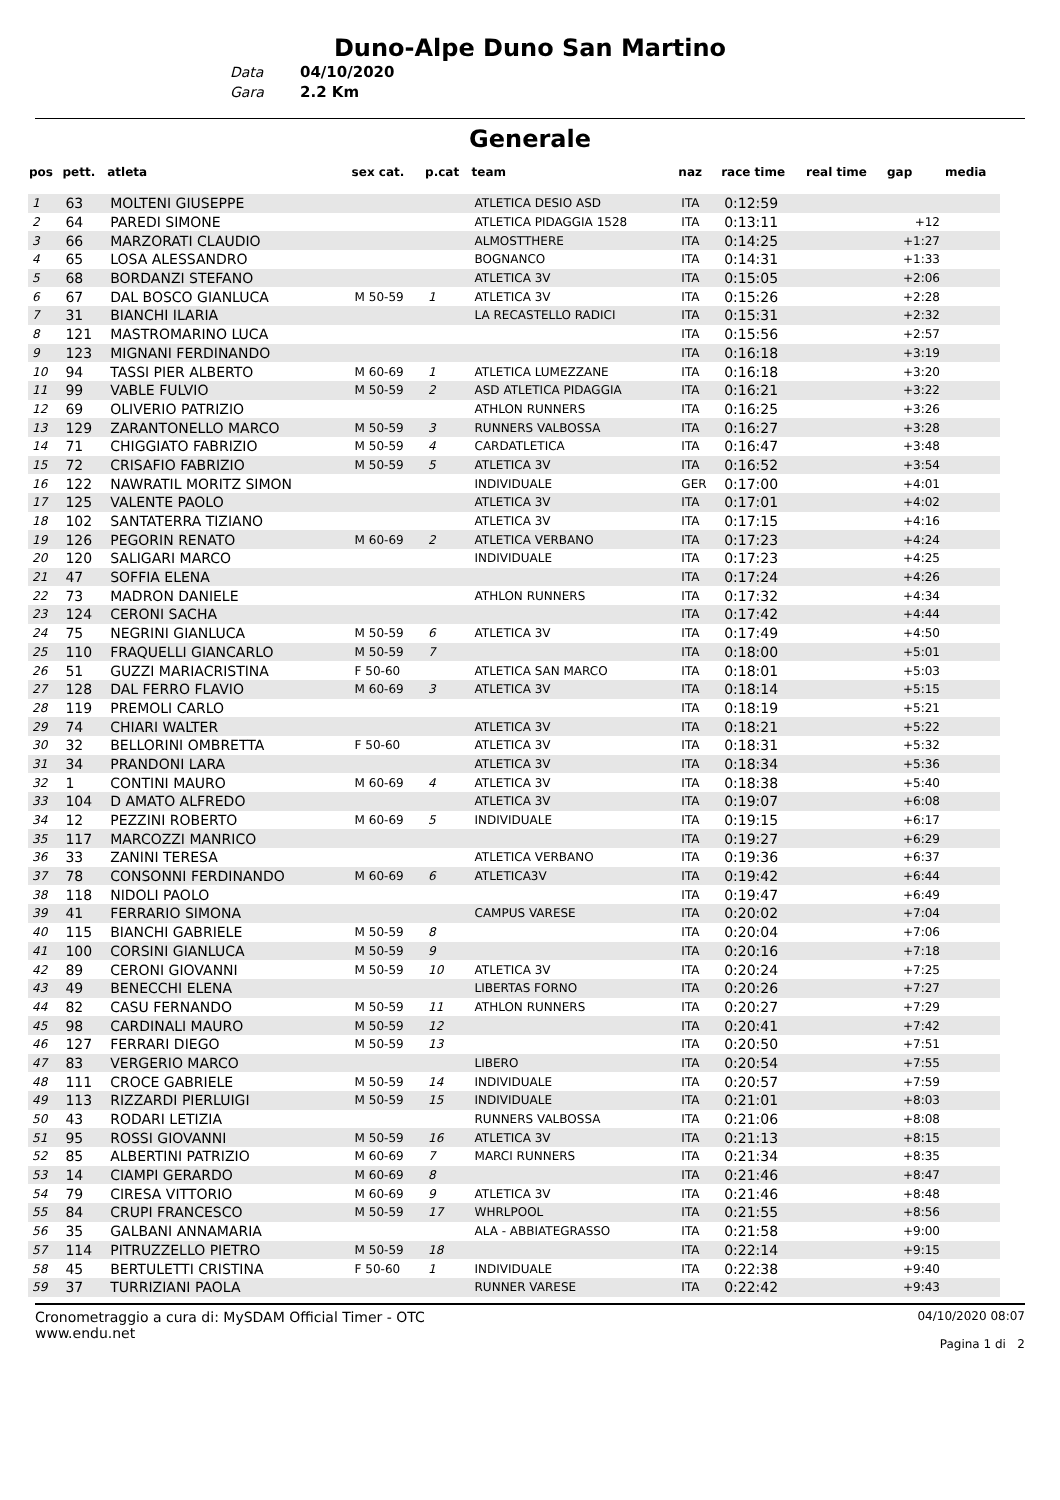Duno-Alpe Duno San Martino
Data 04/10/2020
Gara 2.2 Km
Generale
| pos | pett. | atleta | sex cat. | p.cat | team | naz | race time | real time | gap | media |
| --- | --- | --- | --- | --- | --- | --- | --- | --- | --- | --- |
| 1 | 63 | MOLTENI GIUSEPPE | | | ATLETICA DESIO ASD | ITA | 0:12:59 | | | |
| 2 | 64 | PAREDI SIMONE | | | ATLETICA PIDAGGIA 1528 | ITA | 0:13:11 | | +12 | |
| 3 | 66 | MARZORATI CLAUDIO | | | ALMOSTTHERE | ITA | 0:14:25 | | +1:27 | |
| 4 | 65 | LOSA ALESSANDRO | | | BOGNANCO | ITA | 0:14:31 | | +1:33 | |
| 5 | 68 | BORDANZI STEFANO | | | ATLETICA 3V | ITA | 0:15:05 | | +2:06 | |
| 6 | 67 | DAL BOSCO GIANLUCA | M 50-59 | 1 | ATLETICA 3V | ITA | 0:15:26 | | +2:28 | |
| 7 | 31 | BIANCHI ILARIA | | | LA RECASTELLO RADICI | ITA | 0:15:31 | | +2:32 | |
| 8 | 121 | MASTROMARINO LUCA | | | | ITA | 0:15:56 | | +2:57 | |
| 9 | 123 | MIGNANI FERDINANDO | | | | ITA | 0:16:18 | | +3:19 | |
| 10 | 94 | TASSI PIER ALBERTO | M 60-69 | 1 | ATLETICA LUMEZZANE | ITA | 0:16:18 | | +3:20 | |
| 11 | 99 | VABLE FULVIO | M 50-59 | 2 | ASD ATLETICA PIDAGGIA | ITA | 0:16:21 | | +3:22 | |
| 12 | 69 | OLIVERIO PATRIZIO | | | ATHLON RUNNERS | ITA | 0:16:25 | | +3:26 | |
| 13 | 129 | ZARANTONELLO MARCO | M 50-59 | 3 | RUNNERS VALBOSSA | ITA | 0:16:27 | | +3:28 | |
| 14 | 71 | CHIGGIATO FABRIZIO | M 50-59 | 4 | CARDATLETICA | ITA | 0:16:47 | | +3:48 | |
| 15 | 72 | CRISAFIO FABRIZIO | M 50-59 | 5 | ATLETICA 3V | ITA | 0:16:52 | | +3:54 | |
| 16 | 122 | NAWRATIL MORITZ SIMON | | | INDIVIDUALE | GER | 0:17:00 | | +4:01 | |
| 17 | 125 | VALENTE PAOLO | | | ATLETICA 3V | ITA | 0:17:01 | | +4:02 | |
| 18 | 102 | SANTATERRA TIZIANO | | | ATLETICA 3V | ITA | 0:17:15 | | +4:16 | |
| 19 | 126 | PEGORIN RENATO | M 60-69 | 2 | ATLETICA VERBANO | ITA | 0:17:23 | | +4:24 | |
| 20 | 120 | SALIGARI MARCO | | | INDIVIDUALE | ITA | 0:17:23 | | +4:25 | |
| 21 | 47 | SOFFIA ELENA | | | | ITA | 0:17:24 | | +4:26 | |
| 22 | 73 | MADRON DANIELE | | | ATHLON RUNNERS | ITA | 0:17:32 | | +4:34 | |
| 23 | 124 | CERONI SACHA | | | | ITA | 0:17:42 | | +4:44 | |
| 24 | 75 | NEGRINI GIANLUCA | M 50-59 | 6 | ATLETICA 3V | ITA | 0:17:49 | | +4:50 | |
| 25 | 110 | FRAQUELLI GIANCARLO | M 50-59 | 7 | | ITA | 0:18:00 | | +5:01 | |
| 26 | 51 | GUZZI MARIACRISTINA | F 50-60 | | ATLETICA SAN MARCO | ITA | 0:18:01 | | +5:03 | |
| 27 | 128 | DAL FERRO FLAVIO | M 60-69 | 3 | ATLETICA 3V | ITA | 0:18:14 | | +5:15 | |
| 28 | 119 | PREMOLI CARLO | | | | ITA | 0:18:19 | | +5:21 | |
| 29 | 74 | CHIARI WALTER | | | ATLETICA 3V | ITA | 0:18:21 | | +5:22 | |
| 30 | 32 | BELLORINI OMBRETTA | F 50-60 | | ATLETICA 3V | ITA | 0:18:31 | | +5:32 | |
| 31 | 34 | PRANDONI LARA | | | ATLETICA 3V | ITA | 0:18:34 | | +5:36 | |
| 32 | 1 | CONTINI MAURO | M 60-69 | 4 | ATLETICA 3V | ITA | 0:18:38 | | +5:40 | |
| 33 | 104 | D AMATO ALFREDO | | | ATLETICA 3V | ITA | 0:19:07 | | +6:08 | |
| 34 | 12 | PEZZINI ROBERTO | M 60-69 | 5 | INDIVIDUALE | ITA | 0:19:15 | | +6:17 | |
| 35 | 117 | MARCOZZI MANRICO | | | | ITA | 0:19:27 | | +6:29 | |
| 36 | 33 | ZANINI TERESA | | | ATLETICA VERBANO | ITA | 0:19:36 | | +6:37 | |
| 37 | 78 | CONSONNI FERDINANDO | M 60-69 | 6 | ATLETICA3V | ITA | 0:19:42 | | +6:44 | |
| 38 | 118 | NIDOLI PAOLO | | | | ITA | 0:19:47 | | +6:49 | |
| 39 | 41 | FERRARIO SIMONA | | | CAMPUS VARESE | ITA | 0:20:02 | | +7:04 | |
| 40 | 115 | BIANCHI GABRIELE | M 50-59 | 8 | | ITA | 0:20:04 | | +7:06 | |
| 41 | 100 | CORSINI GIANLUCA | M 50-59 | 9 | | ITA | 0:20:16 | | +7:18 | |
| 42 | 89 | CERONI GIOVANNI | M 50-59 | 10 | ATLETICA 3V | ITA | 0:20:24 | | +7:25 | |
| 43 | 49 | BENECCHI ELENA | | | LIBERTAS FORNO | ITA | 0:20:26 | | +7:27 | |
| 44 | 82 | CASU FERNANDO | M 50-59 | 11 | ATHLON RUNNERS | ITA | 0:20:27 | | +7:29 | |
| 45 | 98 | CARDINALI MAURO | M 50-59 | 12 | | ITA | 0:20:41 | | +7:42 | |
| 46 | 127 | FERRARI DIEGO | M 50-59 | 13 | | ITA | 0:20:50 | | +7:51 | |
| 47 | 83 | VERGERIO MARCO | | | LIBERO | ITA | 0:20:54 | | +7:55 | |
| 48 | 111 | CROCE GABRIELE | M 50-59 | 14 | INDIVIDUALE | ITA | 0:20:57 | | +7:59 | |
| 49 | 113 | RIZZARDI PIERLUIGI | M 50-59 | 15 | INDIVIDUALE | ITA | 0:21:01 | | +8:03 | |
| 50 | 43 | RODARI LETIZIA | | | RUNNERS VALBOSSA | ITA | 0:21:06 | | +8:08 | |
| 51 | 95 | ROSSI GIOVANNI | M 50-59 | 16 | ATLETICA 3V | ITA | 0:21:13 | | +8:15 | |
| 52 | 85 | ALBERTINI PATRIZIO | M 60-69 | 7 | MARCI RUNNERS | ITA | 0:21:34 | | +8:35 | |
| 53 | 14 | CIAMPI GERARDO | M 60-69 | 8 | | ITA | 0:21:46 | | +8:47 | |
| 54 | 79 | CIRESA VITTORIO | M 60-69 | 9 | ATLETICA 3V | ITA | 0:21:46 | | +8:48 | |
| 55 | 84 | CRUPI FRANCESCO | M 50-59 | 17 | WHRLPOOL | ITA | 0:21:55 | | +8:56 | |
| 56 | 35 | GALBANI ANNAMARIA | | | ALA - ABBIATEGRASSO | ITA | 0:21:58 | | +9:00 | |
| 57 | 114 | PITRUZZELLO PIETRO | M 50-59 | 18 | | ITA | 0:22:14 | | +9:15 | |
| 58 | 45 | BERTULETTI CRISTINA | F 50-60 | 1 | INDIVIDUALE | ITA | 0:22:38 | | +9:40 | |
| 59 | 37 | TURRIZIANI PAOLA | | | RUNNER VARESE | ITA | 0:22:42 | | +9:43 | |
Cronometraggio a cura di: MySDAM Official Timer - OTC
www.endu.net
04/10/2020 08:07
Pagina 1 di 2